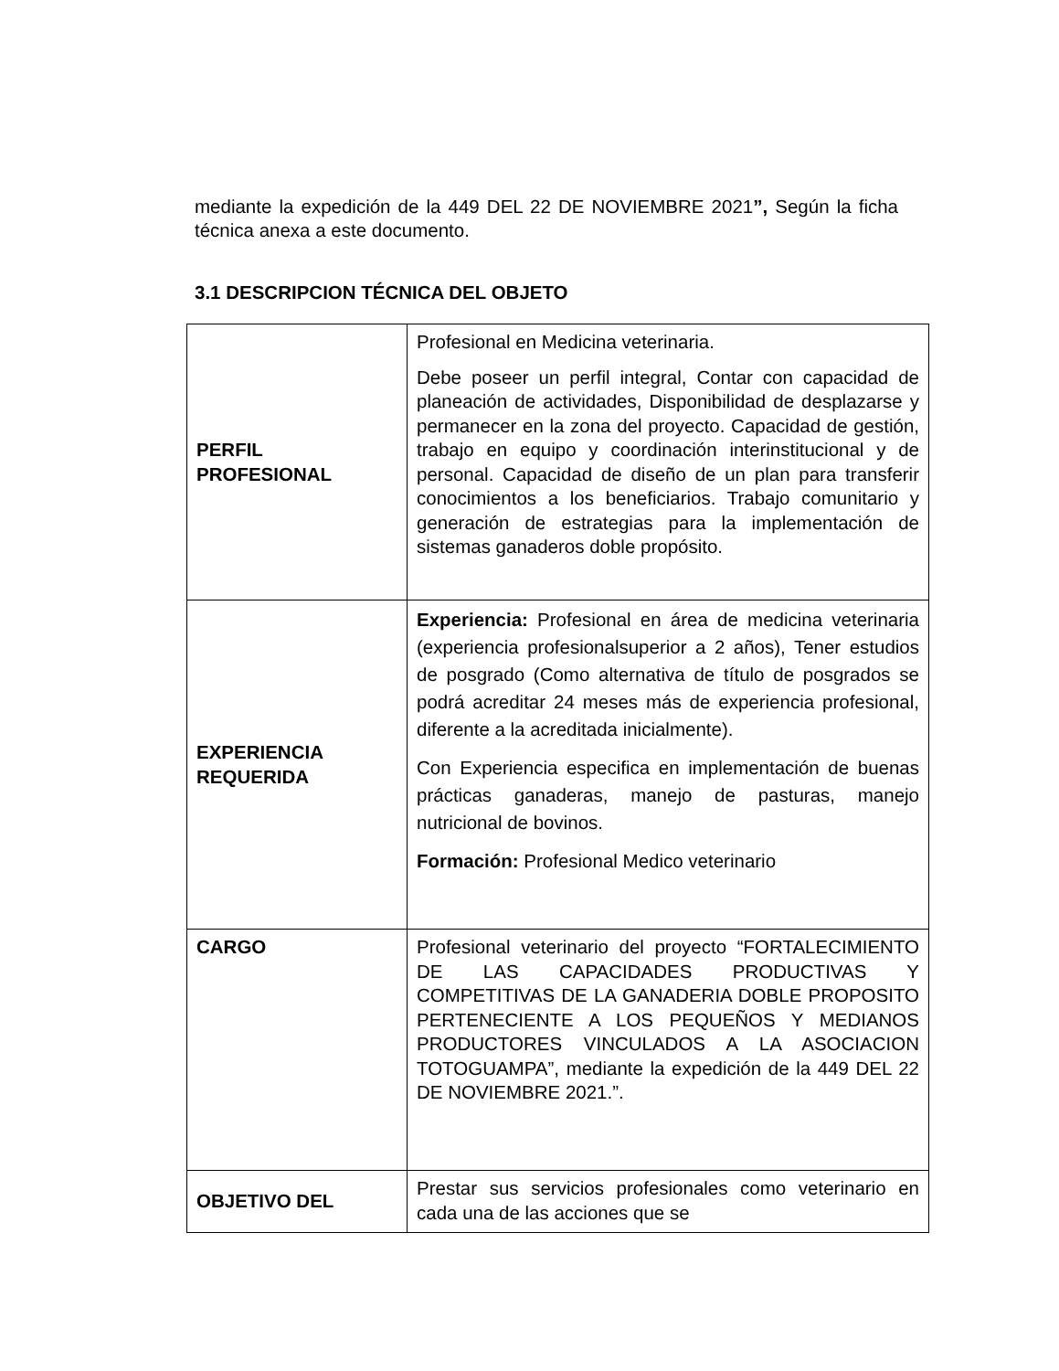mediante la expedición de la 449 DEL 22 DE NOVIEMBRE 2021”, Según la ficha técnica anexa a este documento.
3.1 DESCRIPCION TÉCNICA DEL OBJETO
| PERFIL PROFESIONAL | Profesional en Medicina veterinaria. Debe poseer un perfil integral, Contar con capacidad de planeación de actividades, Disponibilidad de desplazarse y permanecer en la zona del proyecto. Capacidad de gestión, trabajo en equipo y coordinación interinstitucional y de personal. Capacidad de diseño de un plan para transferir conocimientos a los beneficiarios. Trabajo comunitario y generación de estrategias para la implementación de sistemas ganaderos doble propósito. |
| EXPERIENCIA REQUERIDA | Experiencia: Profesional en área de medicina veterinaria (experiencia profesionalsuperior a 2 años), Tener estudios de posgrado (Como alternativa de título de posgrados se podrá acreditar 24 meses más de experiencia profesional, diferente a la acreditada inicialmente). Con Experiencia especifica en implementación de buenas prácticas ganaderas, manejo de pasturas, manejo nutricional de bovinos. Formación: Profesional Medico veterinario |
| CARGO | Profesional veterinario del proyecto “FORTALECIMIENTO DE LAS CAPACIDADES PRODUCTIVAS Y COMPETITIVAS DE LA GANADERIA DOBLE PROPOSITO PERTENECIENTE A LOS PEQUEÑOS Y MEDIANOS PRODUCTORES VINCULADOS A LA ASOCIACION TOTOGUAMPA”, mediante la expedición de la 449 DEL 22 DE NOVIEMBRE 2021.”. |
| OBJETIVO DEL | Prestar sus servicios profesionales como veterinario en cada una de las acciones que se |